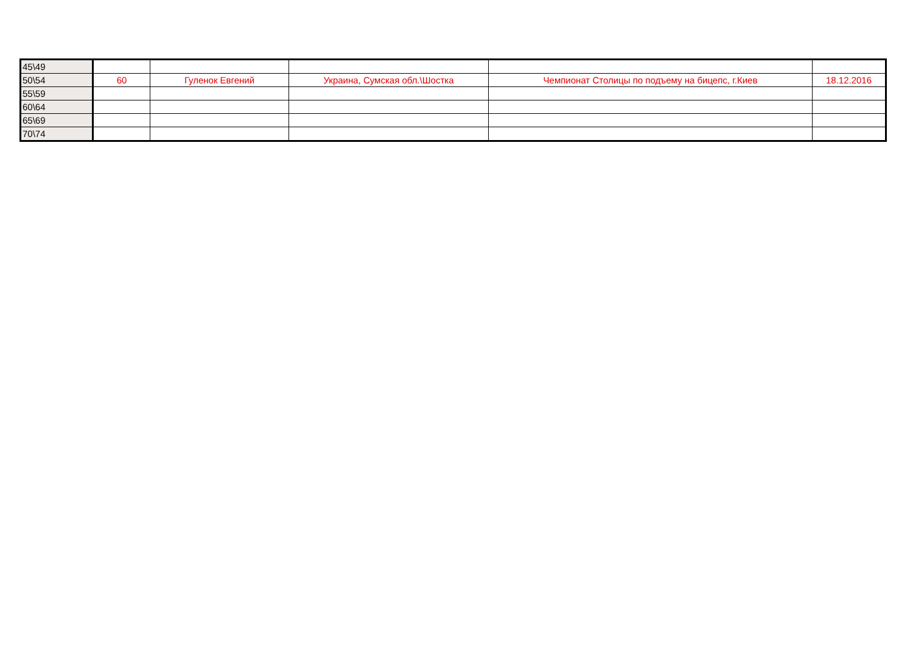| 45\49 | | | | | |
| 50\54 | 60 | Гуленок Евгений | Украина, Сумская обл.\Шостка | Чемпионат Столицы по подъему на бицепс, г.Киев | 18.12.2016 |
| 55\59 | | | | | |
| 60\64 | | | | | |
| 65\69 | | | | | |
| 70\74 | | | | | |